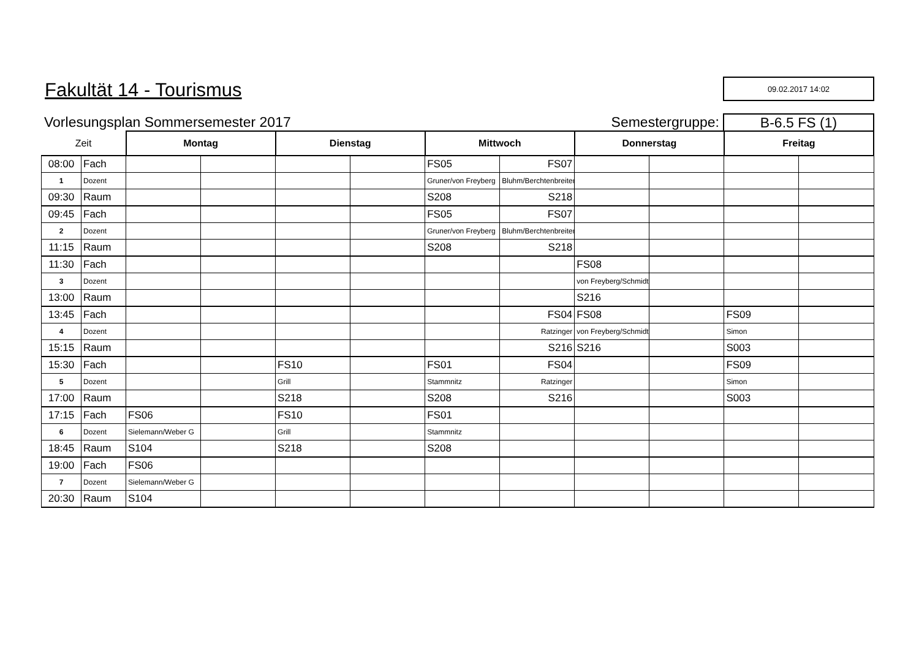Fakultät 14 - Tourismus
09.02.2017 14:02
Vorlesungsplan Sommersemester 2017
Semestergruppe:
B-6.5 FS (1)
| Zeit | | Montag | | Dienstag | | Mittwoch | | Donnerstag | | Freitag | |
| 08:00 | Fach | | | | | FS05 | FS07 | | | | |
| 1 | Dozent | | | | | Gruner/von Freyberg | Bluhm/Berchtenbreiter | | | | |
| 09:30 | Raum | | | | | S208 | S218 | | | | |
| 09:45 | Fach | | | | | FS05 | FS07 | | | | |
| 2 | Dozent | | | | | Gruner/von Freyberg | Bluhm/Berchtenbreiter | | | | |
| 11:15 | Raum | | | | | S208 | S218 | | | | |
| 11:30 | Fach | | | | | | | FS08 | | | |
| 3 | Dozent | | | | | | | von Freyberg/Schmidt | | | |
| 13:00 | Raum | | | | | | | S216 | | | |
| 13:45 | Fach | | | | | | FS04 | FS08 | | FS09 | |
| 4 | Dozent | | | | | | Ratzinger | von Freyberg/Schmidt | | Simon | |
| 15:15 | Raum | | | | | | S216 | S216 | | S003 | |
| 15:30 | Fach | | | FS10 | | FS01 | FS04 | | | FS09 | |
| 5 | Dozent | | | Grill | | Stammnitz | Ratzinger | | | Simon | |
| 17:00 | Raum | | | S218 | | S208 | S216 | | | S003 | |
| 17:15 | Fach | FS06 | | FS10 | | FS01 | | | | | |
| 6 | Dozent | Sielemann/Weber G | | Grill | | Stammnitz | | | | | |
| 18:45 | Raum | S104 | | S218 | | S208 | | | | | |
| 19:00 | Fach | FS06 | | | | | | | | | |
| 7 | Dozent | Sielemann/Weber G | | | | | | | | | |
| 20:30 | Raum | S104 | | | | | | | | | |